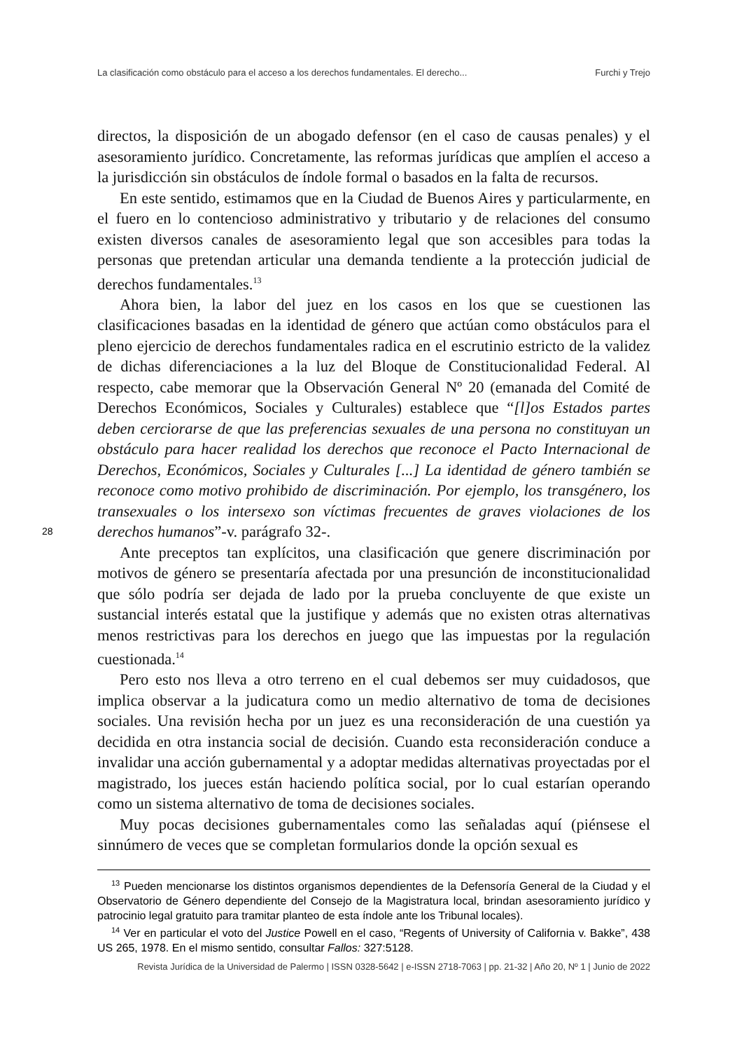La clasificación como obstáculo para el acceso a los derechos fundamentales. El derecho... Furchi y Trejo
directos, la disposición de un abogado defensor (en el caso de causas penales) y el asesoramiento jurídico. Concretamente, las reformas jurídicas que amplíen el acceso a la jurisdicción sin obstáculos de índole formal o basados en la falta de recursos.
En este sentido, estimamos que en la Ciudad de Buenos Aires y particularmente, en el fuero en lo contencioso administrativo y tributario y de relaciones del consumo existen diversos canales de asesoramiento legal que son accesibles para todas la personas que pretendan articular una demanda tendiente a la protección judicial de derechos fundamentales.<sup>13</sup>
Ahora bien, la labor del juez en los casos en los que se cuestionen las clasificaciones basadas en la identidad de género que actúan como obstáculos para el pleno ejercicio de derechos fundamentales radica en el escrutinio estricto de la validez de dichas diferenciaciones a la luz del Bloque de Constitucionalidad Federal. Al respecto, cabe memorar que la Observación General Nº 20 (emanada del Comité de Derechos Económicos, Sociales y Culturales) establece que “[l]os Estados partes deben cerciorarse de que las preferencias sexuales de una persona no constituyan un obstáculo para hacer realidad los derechos que reconoce el Pacto Internacional de Derechos, Económicos, Sociales y Culturales [...] La identidad de género también se reconoce como motivo prohibido de discriminación. Por ejemplo, los transgénero, los transexuales o los intersexo son víctimas frecuentes de graves violaciones de los derechos humanos”-v. parágrafo 32-.
Ante preceptos tan explícitos, una clasificación que genere discriminación por motivos de género se presentaría afectada por una presunción de inconstitucionalidad que sólo podría ser dejada de lado por la prueba concluyente de que existe un sustancial interés estatal que la justifique y además que no existen otras alternativas menos restrictivas para los derechos en juego que las impuestas por la regulación cuestionada.<sup>14</sup>
Pero esto nos lleva a otro terreno en el cual debemos ser muy cuidadosos, que implica observar a la judicatura como un medio alternativo de toma de decisiones sociales. Una revisión hecha por un juez es una reconsideración de una cuestión ya decidida en otra instancia social de decisión. Cuando esta reconsideración conduce a invalidar una acción gubernamental y a adoptar medidas alternativas proyectadas por el magistrado, los jueces están haciendo política social, por lo cual estarían operando como un sistema alternativo de toma de decisiones sociales.
Muy pocas decisiones gubernamentales como las señaladas aquí (piénsese el sinnúmero de veces que se completan formularios donde la opción sexual es
28
<sup>13</sup> Pueden mencionarse los distintos organismos dependientes de la Defensoría General de la Ciudad y el Observatorio de Género dependiente del Consejo de la Magistratura local, brindan asesoramiento jurídico y patrocinio legal gratuito para tramitar planteo de esta índole ante los Tribunal locales).
<sup>14</sup> Ver en particular el voto del Justice Powell en el caso, “Regents of University of California v. Bakke”, 438 US 265, 1978. En el mismo sentido, consultar Fallos: 327:5128.
Revista Jurídica de la Universidad de Palermo | ISSN 0328-5642 | e-ISSN 2718-7063 | pp. 21-32 | Año 20, Nº 1 | Junio de 2022